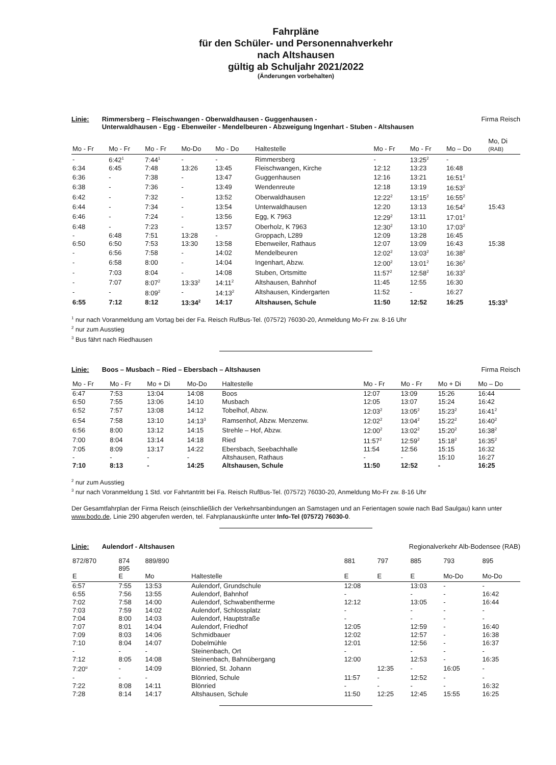Fahrpläne
für den Schüler- und Personennahverkehr
nach Altshausen
gültig ab Schuljahr 2021/2022
(Änderungen vorbehalten)
Linie: Rimmersberg – Fleischwangen - Oberwaldhausen - Guggenhausen -
Unterwaldhausen - Egg - Ebenweiler - Mendelbeuren - Abzweigung Ingenhart - Stuben - Altshausen Firma Reisch
| Mo - Fr | Mo - Fr | Mo - Fr | Mo-Do | Mo - Do | Haltestelle | Mo - Fr | Mo - Fr | Mo – Do | Mo, Di (RAB) |
| --- | --- | --- | --- | --- | --- | --- | --- | --- | --- |
| - | 6:42<sup>1</sup> | 7:44<sup>1</sup> | - | - | Rimmersberg | - | 13:25<sup>2</sup> | - | |
| 6:34 | 6:45 | 7:48 | 13:26 | 13:45 | Fleischwangen, Kirche | 12:12 | 13:23 | 16:48 | |
| 6:36 | - | 7:38 | - | 13:47 | Guggenhausen | 12:16 | 13:21 | 16:51<sup>2</sup> | |
| 6:38 | - | 7:36 | - | 13:49 | Wendenreute | 12:18 | 13:19 | 16:53<sup>2</sup> | |
| 6:42 | - | 7:32 | - | 13:52 | Oberwaldhausen | 12:22<sup>2</sup> | 13:15<sup>2</sup> | 16:55<sup>2</sup> | |
| 6:44 | - | 7:34 | - | 13:54 | Unterwaldhausen | 12:20 | 13:13 | 16:54<sup>2</sup> | 15:43 |
| 6:46 | - | 7:24 | - | 13:56 | Egg, K 7963 | 12:29<sup>2</sup> | 13:11 | 17:01<sup>2</sup> | |
| 6:48 | - | 7:23 | - | 13:57 | Oberholz, K 7963 | 12:30<sup>2</sup> | 13:10 | 17:03<sup>2</sup> | |
| - | 6:48 | 7:51 | 13:28 | - | Groppach, L289 | 12:09 | 13:28 | 16:45 | |
| 6:50 | 6:50 | 7:53 | 13:30 | 13:58 | Ebenweiler, Rathaus | 12:07 | 13:09 | 16:43 | 15:38 |
| - | 6:56 | 7:58 | - | 14:02 | Mendelbeuren | 12:02<sup>2</sup> | 13:03<sup>2</sup> | 16:38<sup>2</sup> | |
| - | 6:58 | 8:00 | - | 14:04 | Ingenhart, Abzw. | 12:00<sup>2</sup> | 13:01<sup>2</sup> | 16:36<sup>2</sup> | |
| - | 7:03 | 8:04 | - | 14:08 | Stuben, Ortsmitte | 11:57<sup>2</sup> | 12:58<sup>2</sup> | 16:33<sup>2</sup> | |
| - | 7:07 | 8:07<sup>2</sup> | 13:33<sup>2</sup> | 14:11<sup>2</sup> | Altshausen, Bahnhof | 11:45 | 12:55 | 16:30 | |
| - | - | 8:09<sup>2</sup> | - | 14:13<sup>2</sup> | Altshausen, Kindergarten | 11:52 | - | 16:27 | |
| 6:55 | 7:12 | 8:12 | 13:34<sup>2</sup> | 14:17 | Altshausen, Schule | 11:50 | 12:52 | 16:25 | 15:33<sup>3</sup> |
<sup>1</sup> nur nach Voranmeldung am Vortag bei der Fa. Reisch RufBus-Tel. (07572) 76030-20, Anmeldung Mo-Fr zw. 8-16 Uhr
<sup>2</sup> nur zum Ausstieg
<sup>3</sup> Bus fährt nach Riedhausen
Linie: Boos – Musbach – Ried – Ebersbach – Altshausen Firma Reisch
| Mo - Fr | Mo - Fr | Mo + Di | Mo-Do | Haltestelle | Mo - Fr | Mo - Fr | Mo + Di | Mo – Do |
| --- | --- | --- | --- | --- | --- | --- | --- | --- |
| 6:47 | 7:53 | 13:04 | 14:08 | Boos | 12:07 | 13:09 | 15:26 | 16:44 |
| 6:50 | 7:55 | 13:06 | 14:10 | Musbach | 12:05 | 13:07 | 15:24 | 16:42 |
| 6:52 | 7:57 | 13:08 | 14:12 | Tobelhof, Abzw. | 12:03<sup>2</sup> | 13:05<sup>2</sup> | 15:23<sup>2</sup> | 16:41<sup>2</sup> |
| 6:54 | 7:58 | 13:10 | 14:13<sup>3</sup> | Ramsenhof, Abzw. Menzenw. | 12:02<sup>2</sup> | 13:04<sup>2</sup> | 15:22<sup>2</sup> | 16:40<sup>2</sup> |
| 6:56 | 8:00 | 13:12 | 14:15 | Strehle – Hof, Abzw. | 12:00<sup>2</sup> | 13:02<sup>2</sup> | 15:20<sup>2</sup> | 16:38<sup>2</sup> |
| 7:00 | 8:04 | 13:14 | 14:18 | Ried | 11:57<sup>2</sup> | 12:59<sup>2</sup> | 15:18<sup>2</sup> | 16:35<sup>2</sup> |
| 7:05 | 8:09 | 13:17 | 14:22 | Ebersbach, Seebachhalle | 11:54 | 12:56 | 15:15 | 16:32 |
| - | - | - | - | Altshausen, Rathaus | - | - | 15:10 | 16:27 |
| 7:10 | 8:13 | - | 14:25 | Altshausen, Schule | 11:50 | 12:52 | - | 16:25 |
<sup>2</sup> nur zum Ausstieg
<sup>3</sup> nur nach Voranmeldung 1 Std. vor Fahrtantritt bei Fa. Reisch RufBus-Tel. (07572) 76030-20, Anmeldung Mo-Fr zw. 8-16 Uhr
Der Gesamtfahrplan der Firma Reisch (einschließlich der Verkehrsanbindungen an Samstagen und an Ferientagen sowie nach Bad Saulgau) kann unter www.bodo.de, Linie 290 abgerufen werden, tel. Fahrplanauskünfte unter Info-Tel (07572) 76030-0.
Linie: Aulendorf - Altshausen Regionalverkehr Alb-Bodensee (RAB)
| 872/870 E | 874 895 E | 889/890 Mo | Haltestelle | 881 E | 797 E | 885 E | 793 Mo-Do | 895 Mo-Do |
| --- | --- | --- | --- | --- | --- | --- | --- | --- |
| 6:57 | 7:55 | 13:53 | Aulendorf, Grundschule | 12:08 | | 13:03 | - | - |
| 6:55 | 7:56 | 13:55 | Aulendorf, Bahnhof | - | | - | - | 16:42 |
| 7:02 | 7:58 | 14:00 | Aulendorf, Schwabentherme | 12:12 | | 13:05 | - | 16:44 |
| 7:03 | 7:59 | 14:02 | Aulendorf, Schlossplatz | - | | - | - | - |
| 7:04 | 8:00 | 14:03 | Aulendorf, Hauptstraße | - | | - | - | - |
| 7:07 | 8:01 | 14:04 | Aulendorf, Friedhof | 12:05 | | 12:59 | - | 16:40 |
| 7:09 | 8:03 | 14:06 | Schmidbauer | 12:02 | | 12:57 | - | 16:38 |
| 7:10 | 8:04 | 14:07 | Dobelmühle | 12:01 | | 12:56 | - | 16:37 |
| - | - | - | Steinenbach, Ort | - | | - | - | - |
| 7:12 | 8:05 | 14:08 | Steinenbach, Bahnübergang | 12:00 | | 12:53 | - | 16:35 |
| 7:20<sup>u</sup> | - | 14:09 | Blönried, St. Johann | | 12:35 | - | 16:05 | - |
| - | - | - | Blönried, Schule | 11:57 | - | 12:52 | - | - |
| 7:22 | 8:08 | 14:11 | Blönried | - | - | - | - | 16:32 |
| 7:28 | 8:14 | 14:17 | Altshausen, Schule | 11:50 | 12:25 | 12:45 | 15:55 | 16:25 |